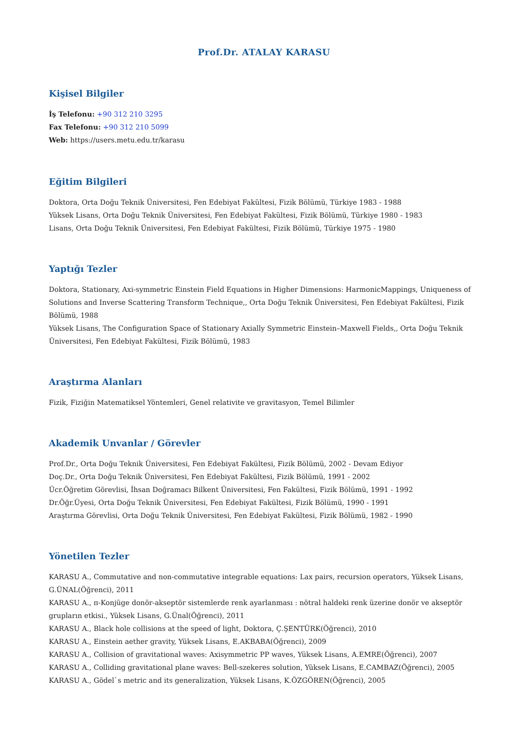Prof.Dr. ATALAY KARASU
Kişisel Bilgiler
İş Telefonu: +90 312 210 3295
Fax Telefonu: +90 312 210 5099
Web: https://users.metu.edu.tr/karasu
Eğitim Bilgileri
Doktora, Orta Doğu Teknik Üniversitesi, Fen Edebiyat Fakültesi, Fizik Bölümü, Türkiye 1983 - 1988
Yüksek Lisans, Orta Doğu Teknik Üniversitesi, Fen Edebiyat Fakültesi, Fizik Bölümü, Türkiye 1980 - 1983
Lisans, Orta Doğu Teknik Üniversitesi, Fen Edebiyat Fakültesi, Fizik Bölümü, Türkiye 1975 - 1980
Yaptığı Tezler
Doktora, Stationary, Axi-symmetric Einstein Field Equations in Higher Dimensions: HarmonicMappings, Uniqueness of Solutions and Inverse Scattering Transform Technique,, Orta Doğu Teknik Üniversitesi, Fen Edebiyat Fakültesi, Fizik Bölümü, 1988
Yüksek Lisans, The Configuration Space of Stationary Axially Symmetric Einstein–Maxwell Fields,, Orta Doğu Teknik Üniversitesi, Fen Edebiyat Fakültesi, Fizik Bölümü, 1983
Araştırma Alanları
Fizik, Fiziğin Matematiksel Yöntemleri, Genel relativite ve gravitasyon, Temel Bilimler
Akademik Unvanlar / Görevler
Prof.Dr., Orta Doğu Teknik Üniversitesi, Fen Edebiyat Fakültesi, Fizik Bölümü, 2002 - Devam Ediyor
Doç.Dr., Orta Doğu Teknik Üniversitesi, Fen Edebiyat Fakültesi, Fizik Bölümü, 1991 - 2002
Ücr.Öğretim Görevlisi, İhsan Doğramacı Bilkent Üniversitesi, Fen Fakültesi, Fizik Bölümü, 1991 - 1992
Dr.Öğr.Üyesi, Orta Doğu Teknik Üniversitesi, Fen Edebiyat Fakültesi, Fizik Bölümü, 1990 - 1991
Araştırma Görevlisi, Orta Doğu Teknik Üniversitesi, Fen Edebiyat Fakültesi, Fizik Bölümü, 1982 - 1990
Yönetilen Tezler
KARASU A., Commutative and non-commutative integrable equations: Lax pairs, recursion operators, Yüksek Lisans, G.ÜNAL(Öğrenci), 2011
KARASU A., π-Konjüge donör-akseptör sistemlerde renk ayarlanması : nötral haldeki renk üzerine donör ve akseptör grupların etkisi., Yüksek Lisans, G.Ünal(Öğrenci), 2011
KARASU A., Black hole collisions at the speed of light, Doktora, Ç.ŞENTÜRK(Öğrenci), 2010
KARASU A., Einstein aether gravity, Yüksek Lisans, E.AKBABA(Öğrenci), 2009
KARASU A., Collision of gravitational waves: Axisymmetric PP waves, Yüksek Lisans, A.EMRE(Öğrenci), 2007
KARASU A., Colliding gravitational plane waves: Bell-szekeres solution, Yüksek Lisans, E.CAMBAZ(Öğrenci), 2005
KARASU A., Gödel`s metric and its generalization, Yüksek Lisans, K.ÖZGÖREN(Öğrenci), 2005